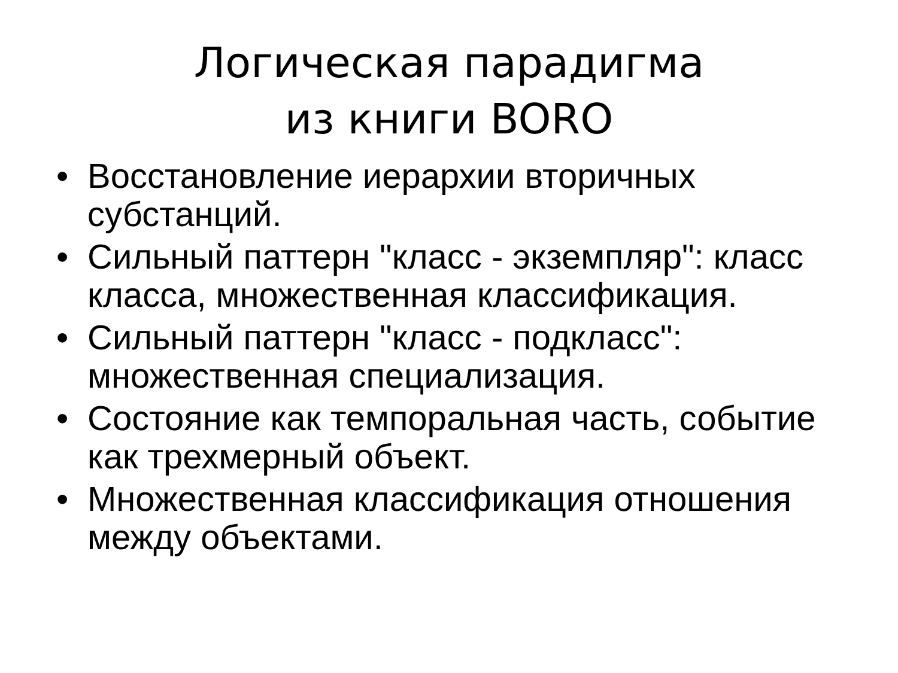Логическая парадигма
из книги BORO
• Восстановление иерархии вторичных субстанций.
• Сильный паттерн "класс - экземпляр": класс класса, множественная классификация.
• Сильный паттерн "класс - подкласс": множественная специализация.
• Состояние как темпоральная часть, событие как трехмерный объект.
• Множественная классификация отношения между объектами.